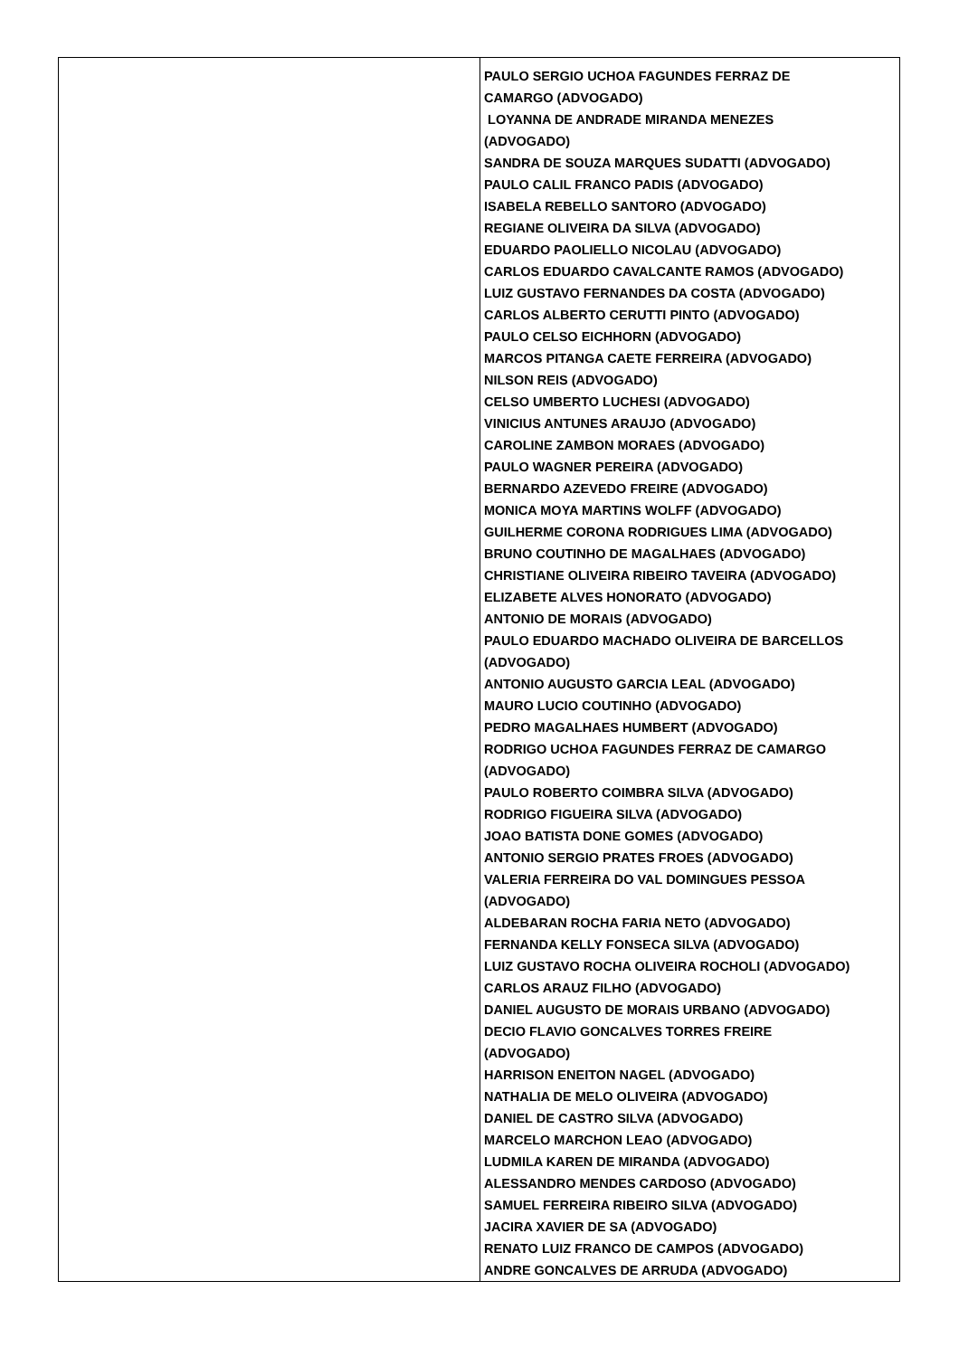| | PAULO SERGIO UCHOA FAGUNDES FERRAZ DE CAMARGO (ADVOGADO) LOYANNA DE ANDRADE MIRANDA MENEZES (ADVOGADO) SANDRA DE SOUZA MARQUES SUDATTI (ADVOGADO) PAULO CALIL FRANCO PADIS (ADVOGADO) ISABELA REBELLO SANTORO (ADVOGADO) REGIANE OLIVEIRA DA SILVA (ADVOGADO) EDUARDO PAOLIELLO NICOLAU (ADVOGADO) CARLOS EDUARDO CAVALCANTE RAMOS (ADVOGADO) LUIZ GUSTAVO FERNANDES DA COSTA (ADVOGADO) CARLOS ALBERTO CERUTTI PINTO (ADVOGADO) PAULO CELSO EICHHORN (ADVOGADO) MARCOS PITANGA CAETE FERREIRA (ADVOGADO) NILSON REIS (ADVOGADO) CELSO UMBERTO LUCHESI (ADVOGADO) VINICIUS ANTUNES ARAUJO (ADVOGADO) CAROLINE ZAMBON MORAES (ADVOGADO) PAULO WAGNER PEREIRA (ADVOGADO) BERNARDO AZEVEDO FREIRE (ADVOGADO) MONICA MOYA MARTINS WOLFF (ADVOGADO) GUILHERME CORONA RODRIGUES LIMA (ADVOGADO) BRUNO COUTINHO DE MAGALHAES (ADVOGADO) CHRISTIANE OLIVEIRA RIBEIRO TAVEIRA (ADVOGADO) ELIZABETE ALVES HONORATO (ADVOGADO) ANTONIO DE MORAIS (ADVOGADO) PAULO EDUARDO MACHADO OLIVEIRA DE BARCELLOS (ADVOGADO) ANTONIO AUGUSTO GARCIA LEAL (ADVOGADO) MAURO LUCIO COUTINHO (ADVOGADO) PEDRO MAGALHAES HUMBERT (ADVOGADO) RODRIGO UCHOA FAGUNDES FERRAZ DE CAMARGO (ADVOGADO) PAULO ROBERTO COIMBRA SILVA (ADVOGADO) RODRIGO FIGUEIRA SILVA (ADVOGADO) JOAO BATISTA DONE GOMES (ADVOGADO) ANTONIO SERGIO PRATES FROES (ADVOGADO) VALERIA FERREIRA DO VAL DOMINGUES PESSOA (ADVOGADO) ALDEBARAN ROCHA FARIA NETO (ADVOGADO) FERNANDA KELLY FONSECA SILVA (ADVOGADO) LUIZ GUSTAVO ROCHA OLIVEIRA ROCHOLI (ADVOGADO) CARLOS ARAUZ FILHO (ADVOGADO) DANIEL AUGUSTO DE MORAIS URBANO (ADVOGADO) DECIO FLAVIO GONCALVES TORRES FREIRE (ADVOGADO) HARRISON ENEITON NAGEL (ADVOGADO) NATHALIA DE MELO OLIVEIRA (ADVOGADO) DANIEL DE CASTRO SILVA (ADVOGADO) MARCELO MARCHON LEAO (ADVOGADO) LUDMILA KAREN DE MIRANDA (ADVOGADO) ALESSANDRO MENDES CARDOSO (ADVOGADO) SAMUEL FERREIRA RIBEIRO SILVA (ADVOGADO) JACIRA XAVIER DE SA (ADVOGADO) RENATO LUIZ FRANCO DE CAMPOS (ADVOGADO) ANDRE GONCALVES DE ARRUDA (ADVOGADO) |